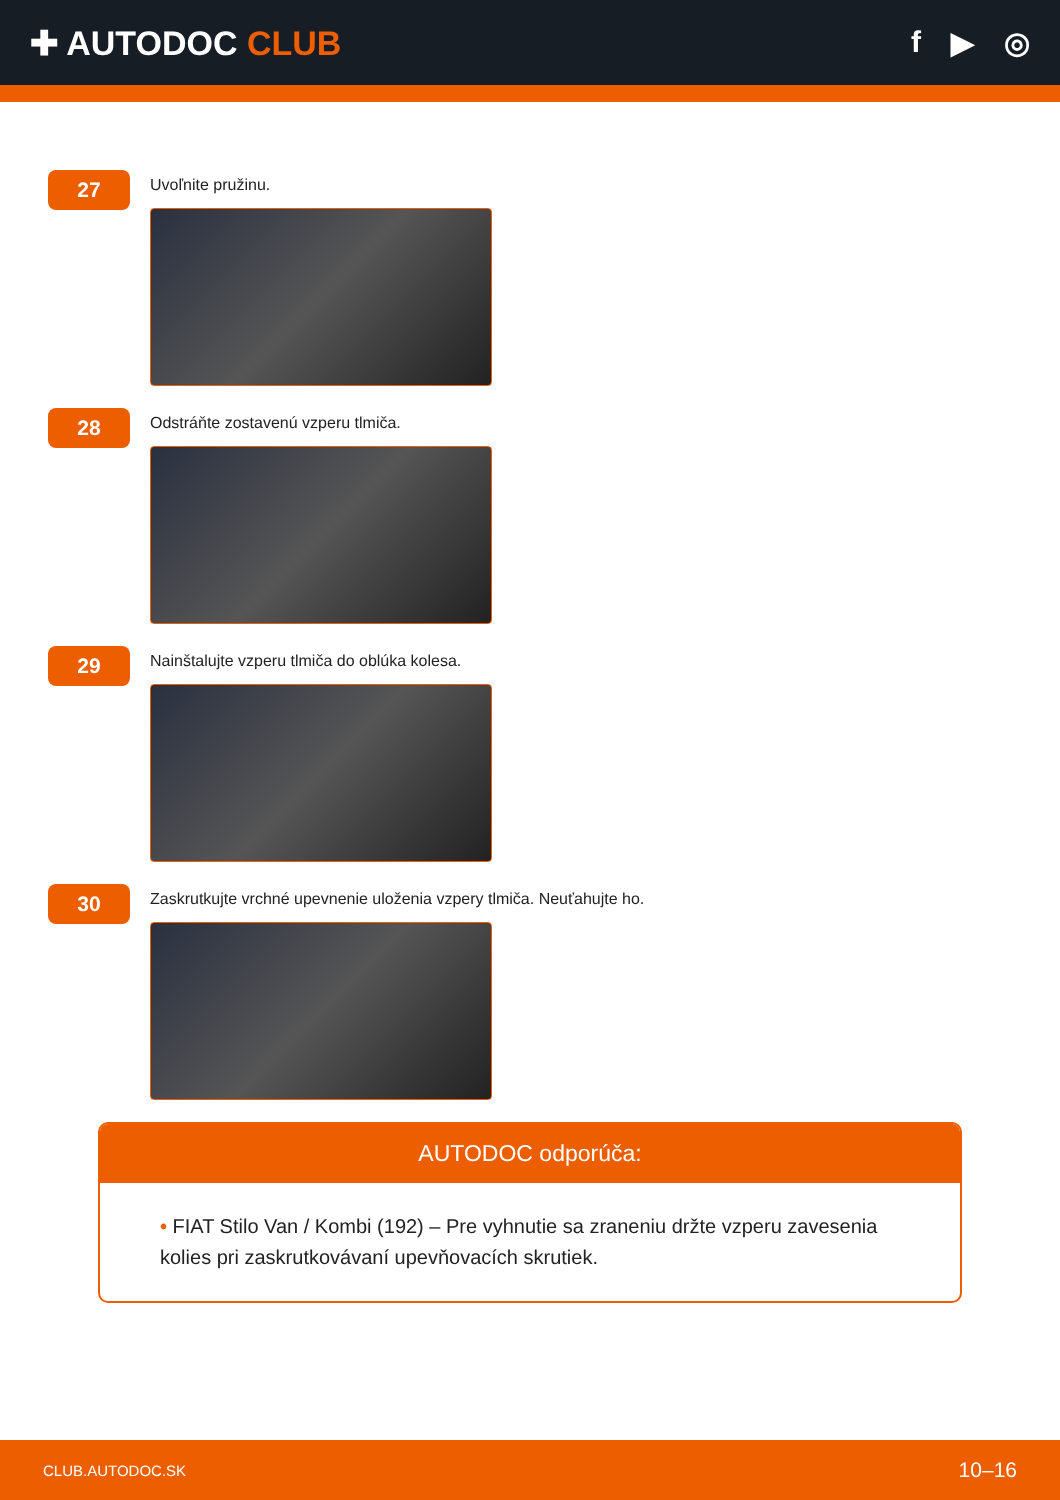✚ AUTODOC CLUB f ▶ ◎
27
Uvoľnite pružinu.
28
Odstráňte zostavenú vzperu tlmiča.
29
Nainštalujte vzperu tlmiča do oblúka kolesa.
30
Zaskrutkujte vrchné upevnenie uloženia vzpery tlmiča. Neuťahujte ho.
AUTODOC odporúča:
• FIAT Stilo Van / Kombi (192) – Pre vyhnutie sa zraneniu držte vzperu zavesenia kolies pri zaskrutkovávaní upevňovacích skrutiek.
CLUB.AUTODOC.SK 10–16